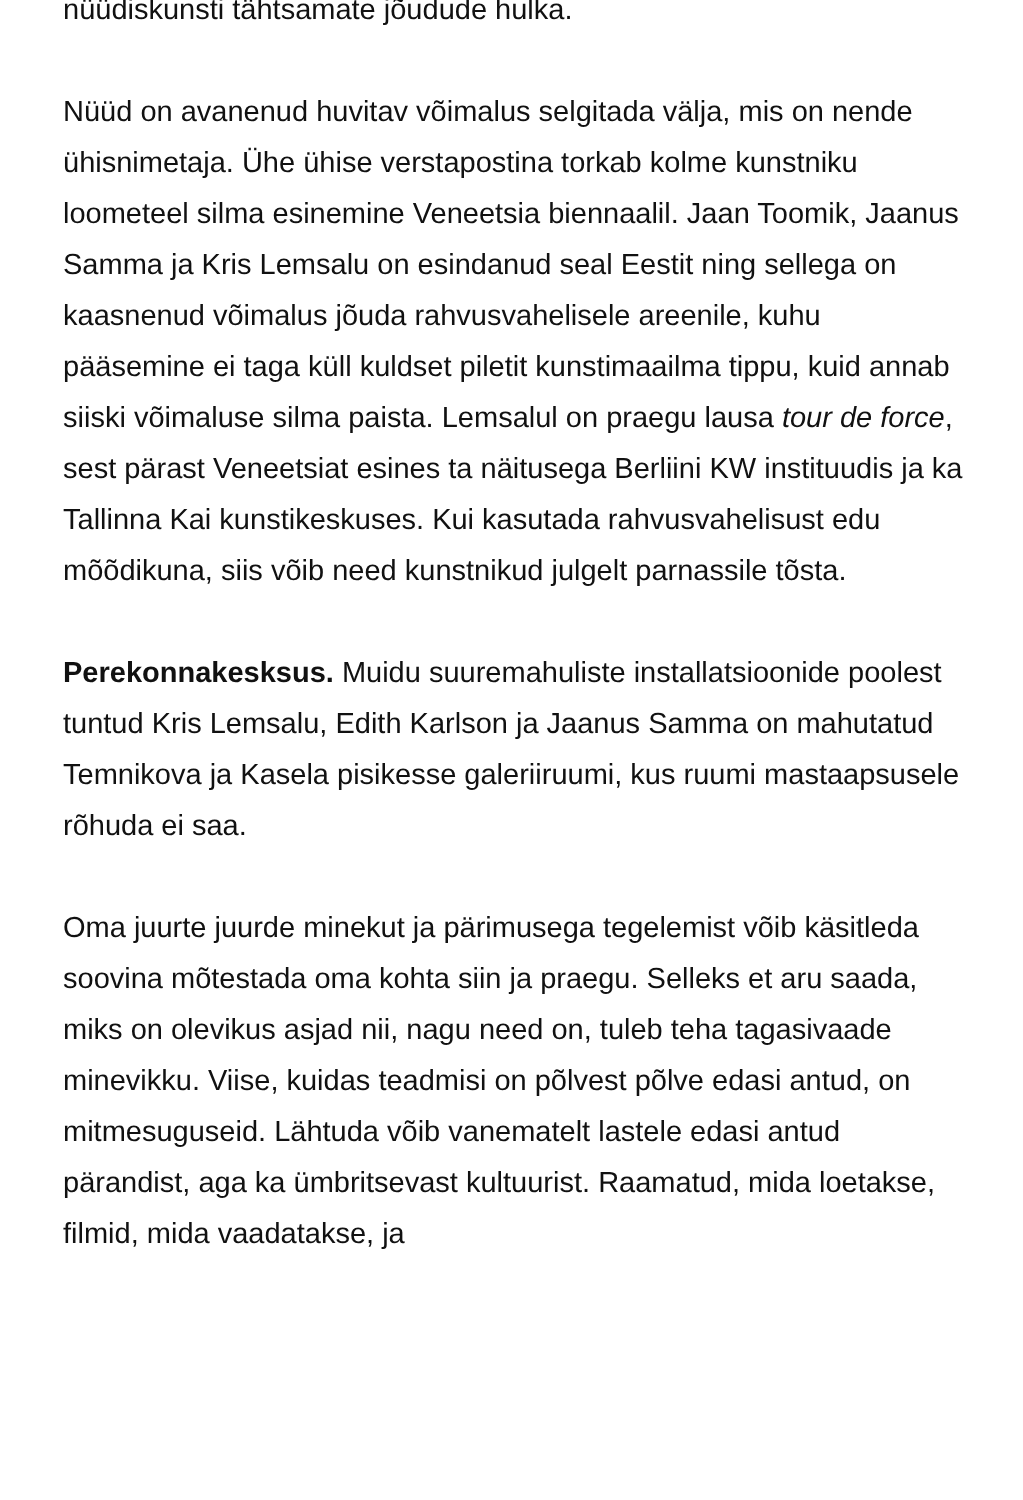nüüdiskunsti tähtsamate jõudude hulka.
Nüüd on avanenud huvitav võimalus selgitada välja, mis on nende ühisnimetaja. Ühe ühise verstapostina torkab kolme kunstniku loometeel silma esinemine Veneetsia biennaalil. Jaan Toomik, Jaanus Samma ja Kris Lemsalu on esindanud seal Eestit ning sellega on kaasnenud võimalus jõuda rahvusvahelisele areenile, kuhu pääsemine ei taga küll kuldset piletit kunstimaailma tippu, kuid annab siiski võimaluse silma paista. Lemsalul on praegu lausa tour de force, sest pärast Veneetsiat esines ta näitusega Berliini KW instituudis ja ka Tallinna Kai kunstikeskuses. Kui kasutada rahvusvahelisust edu mõõdikuna, siis võib need kunstnikud julgelt parnassile tõsta.
Perekonnakesksus. Muidu suuremahuliste installatsioonide poolest tuntud Kris Lemsalu, Edith Karlson ja Jaanus Samma on mahutatud Temnikova ja Kasela pisikesse galeriiruumi, kus ruumi mastaapsusele rõhuda ei saa.
Oma juurte juurde minekut ja pärimusega tegelemist võib käsitleda soovina mõtestada oma kohta siin ja praegu. Selleks et aru saada, miks on olevikus asjad nii, nagu need on, tuleb teha tagasivaade minevikku. Viise, kuidas teadmisi on põlvest põlve edasi antud, on mitmesuguseid. Lähtuda võib vanematelt lastele edasi antud pärandist, aga ka ümbritsevast kultuurist. Raamatud, mida loetakse, filmid, mida vaadatakse, ja